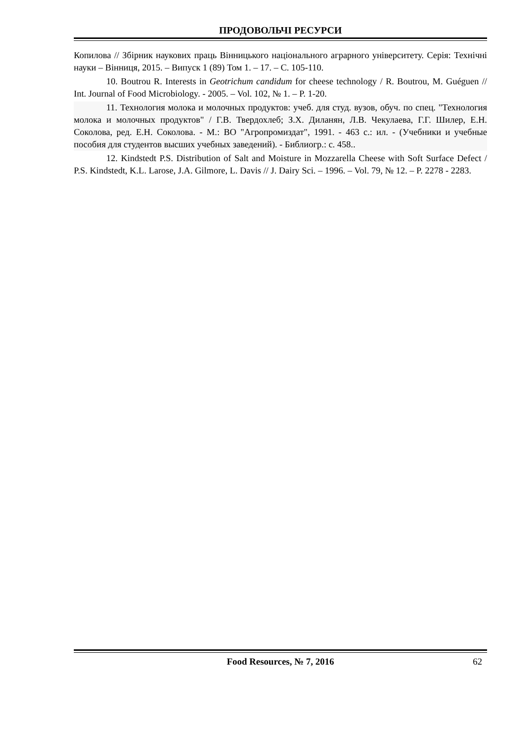ПРОДОВОЛЬЧІ РЕСУРСИ
Копилова // Збірник наукових праць Вінницького національного аграрного університету. Серія: Технічні науки – Вінниця, 2015. – Випуск 1 (89) Том 1. – 17. – С. 105-110.
10. Boutrou R. Interests in Geotrichum candidum for cheese technology / R. Boutrou, M. Guéguen // Int. Journal of Food Microbiology. - 2005. – Vol. 102, № 1. – P. 1-20.
11. Технология молока и молочных продуктов: учеб. для студ. вузов, обуч. по спец. "Технология молока и молочных продуктов" / Г.В. Твердохлеб; З.Х. Диланян, Л.В. Чекулаева, Г.Г. Шилер, Е.Н. Соколова, ред. Е.Н. Соколова. - М.: ВО "Агропромиздат", 1991. - 463 с.: ил. - (Учебники и учебные пособия для студентов высших учебных заведений). - Библиогр.: с. 458..
12. Kindstedt P.S. Distribution of Salt and Moisture in Mozzarella Cheese with Soft Surface Defect / P.S. Kindstedt, K.L. Larose, J.A. Gilmore, L. Davis // J. Dairy Sci. – 1996. – Vol. 79, № 12. – P. 2278 - 2283.
Food Resources, № 7, 2016 62